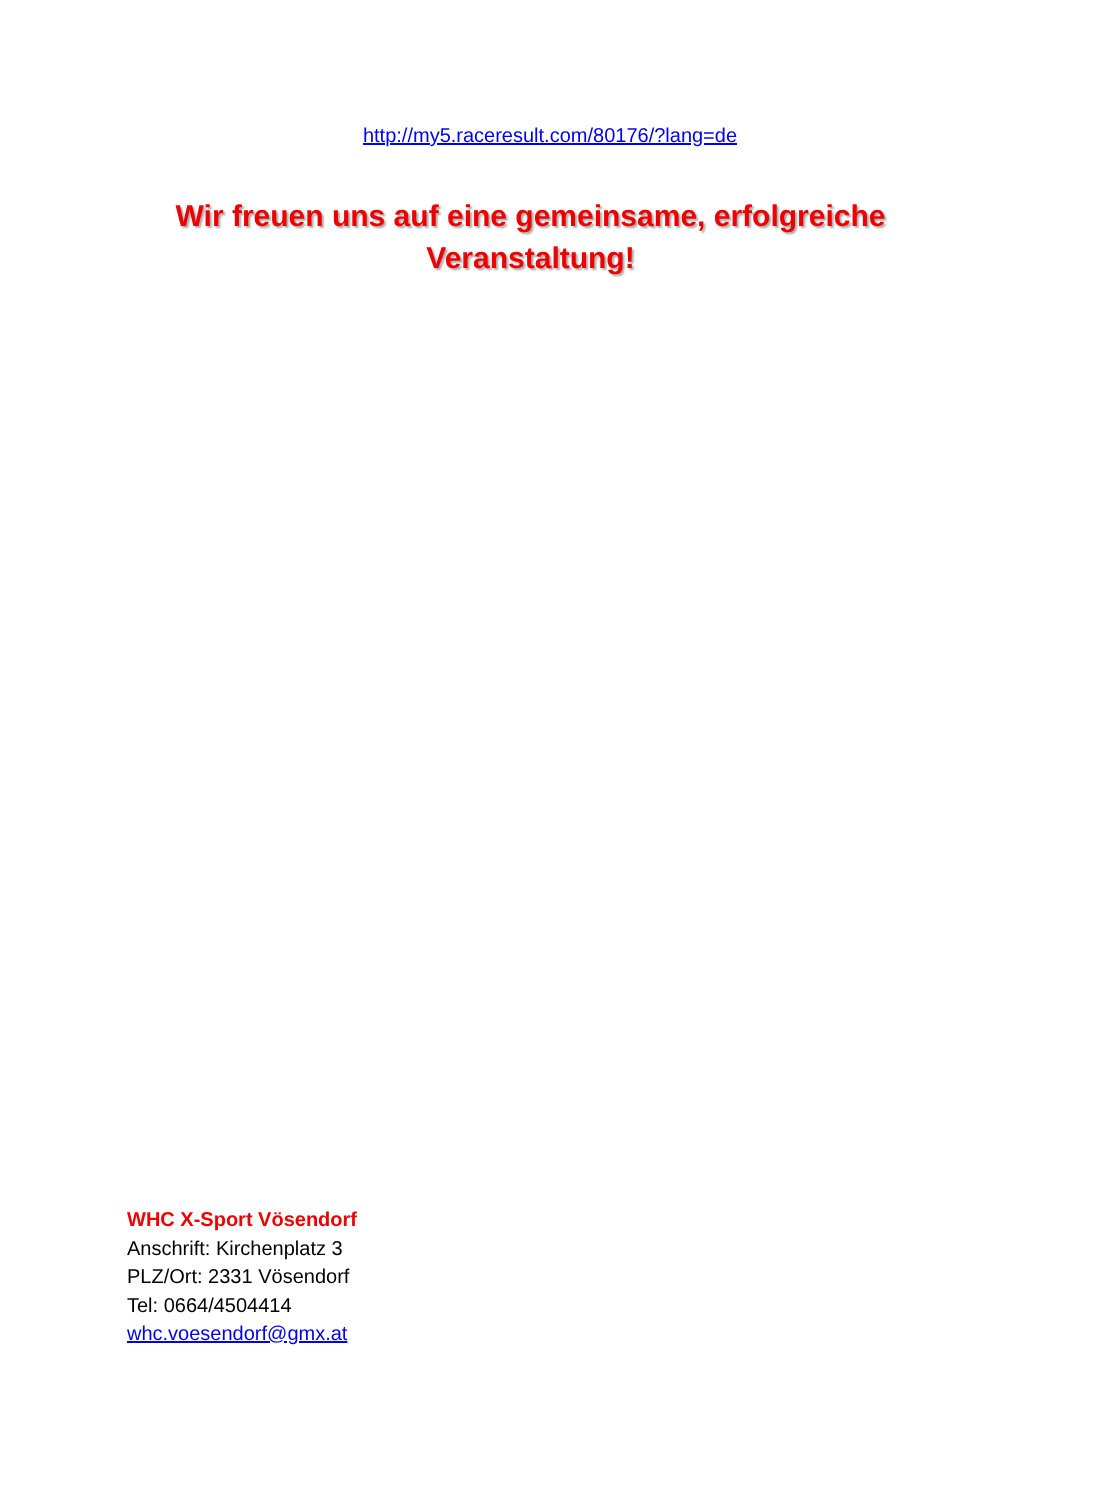http://my5.raceresult.com/80176/?lang=de
Wir freuen uns auf eine gemeinsame, erfolgreiche
Veranstaltung!
WHC X-Sport Vösendorf
Anschrift: Kirchenplatz 3
PLZ/Ort: 2331 Vösendorf
Tel: 0664/4504414
whc.voesendorf@gmx.at